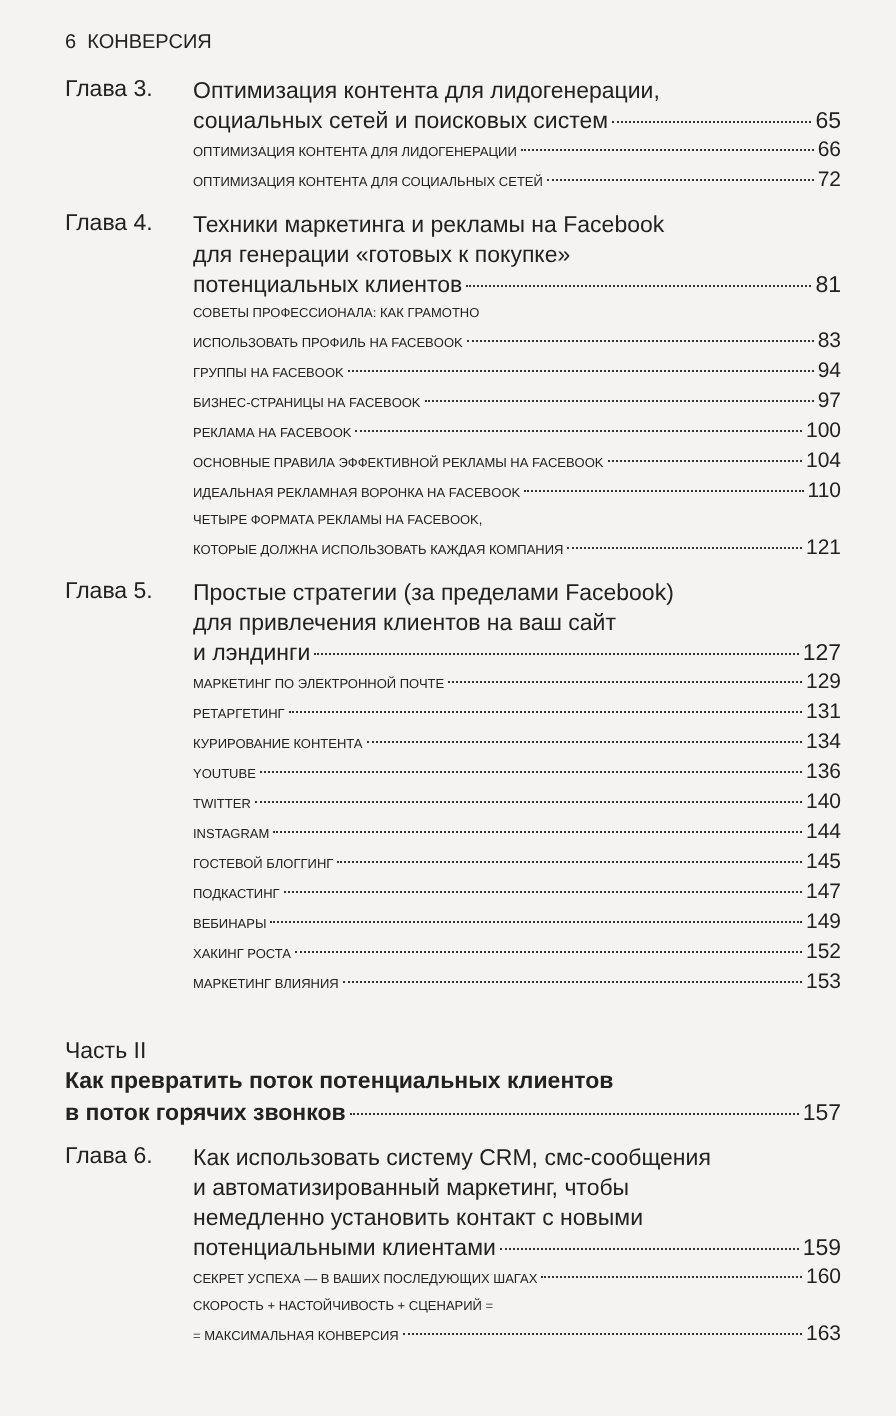6 КОНВЕРСИЯ
Глава 3.
Оптимизация контента для лидогенерации,
социальных сетей и поисковых систем 65
ОПТИМИЗАЦИЯ КОНТЕНТА ДЛЯ ЛИДОГЕНЕРАЦИИ 66
ОПТИМИЗАЦИЯ КОНТЕНТА ДЛЯ СОЦИАЛЬНЫХ СЕТЕЙ 72
Глава 4.
Техники маркетинга и рекламы на Facebook
для генерации «готовых к покупке»
потенциальных клиентов 81
СОВЕТЫ ПРОФЕССИОНАЛА: КАК ГРАМОТНО
ИСПОЛЬЗОВАТЬ ПРОФИЛЬ НА FACEBOOK 83
ГРУППЫ НА FACEBOOK 94
БИЗНЕС-СТРАНИЦЫ НА FACEBOOK 97
РЕКЛАМА НА FACEBOOK 100
ОСНОВНЫЕ ПРАВИЛА ЭФФЕКТИВНОЙ РЕКЛАМЫ НА FACEBOOK 104
ИДЕАЛЬНАЯ РЕКЛАМНАЯ ВОРОНКА НА FACEBOOK 110
ЧЕТЫРЕ ФОРМАТА РЕКЛАМЫ НА FACEBOOK,
КОТОРЫЕ ДОЛЖНА ИСПОЛЬЗОВАТЬ КАЖДАЯ КОМПАНИЯ 121
Глава 5.
Простые стратегии (за пределами Facebook)
для привлечения клиентов на ваш сайт
и лэндинги 127
МАРКЕТИНГ ПО ЭЛЕКТРОННОЙ ПОЧТЕ 129
РЕТАРГЕТИНГ 131
КУРИРОВАНИЕ КОНТЕНТА 134
YOUTUBE 136
TWITTER 140
INSTAGRAM 144
ГОСТЕВОЙ БЛОГГИНГ 145
ПОДКАСТИНГ 147
ВЕБИНАРЫ 149
ХАКИНГ РОСТА 152
МАРКЕТИНГ ВЛИЯНИЯ 153
Часть II
Как превратить поток потенциальных клиентов
в поток горячих звонков 157
Глава 6.
Как использовать систему CRM, смс-сообщения
и автоматизированный маркетинг, чтобы
немедленно установить контакт с новыми
потенциальными клиентами 159
СЕКРЕТ УСПЕХА — В ВАШИХ ПОСЛЕДУЮЩИХ ШАГАХ 160
СКОРОСТЬ + НАСТОЙЧИВОСТЬ + СЦЕНАРИЙ =
= МАКСИМАЛЬНАЯ КОНВЕРСИЯ 163